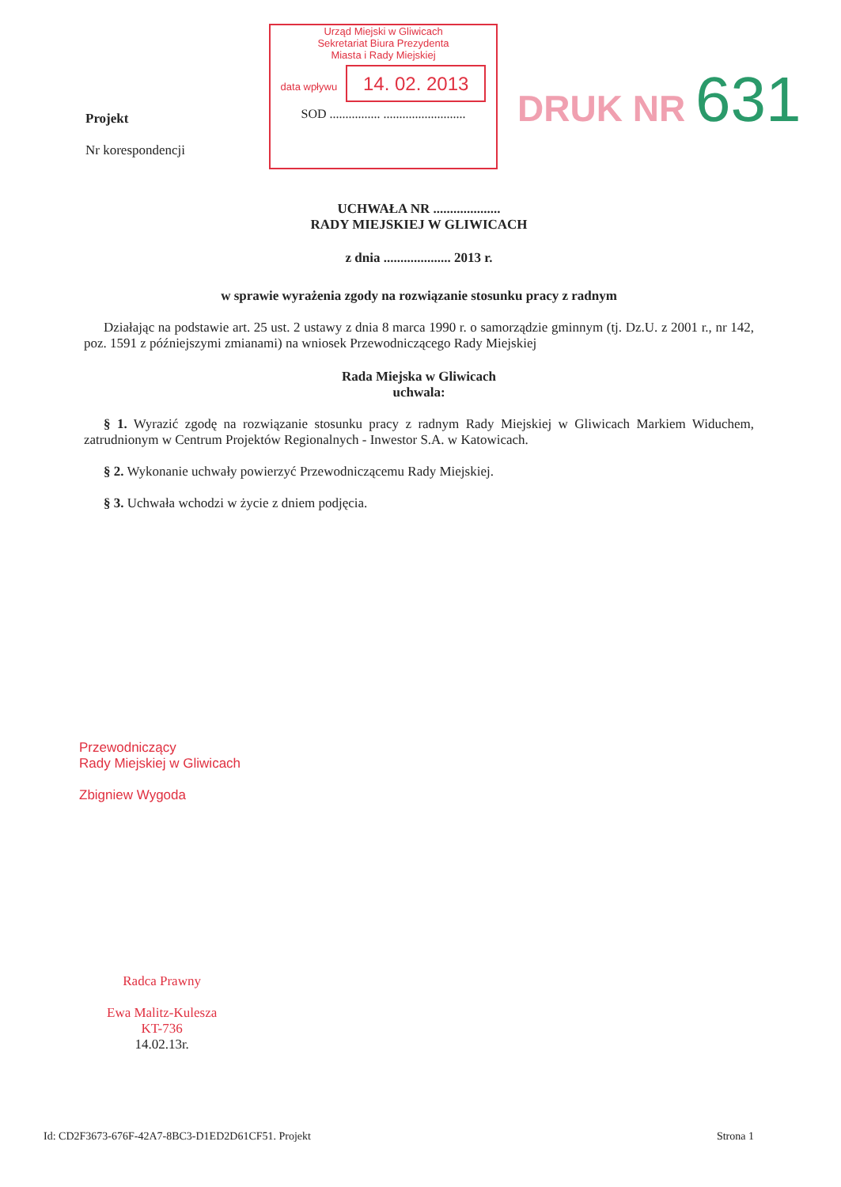Projekt
Nr korespondencji
Urząd Miejski w Gliwicach
Sekretariat Biura Prezydenta
Miasta i Rady Miejskiej
data wpływu 14. 02. 2013
SOD ................ ..........................
DRUK NR 631
UCHWAŁA NR ....................
RADY MIEJSKIEJ W GLIWICACH
z dnia .................... 2013 r.
w sprawie wyrażenia zgody na rozwiązanie stosunku pracy z radnym
Działając na podstawie art. 25 ust. 2 ustawy z dnia 8 marca 1990 r. o samorządzie gminnym (tj. Dz.U. z 2001 r., nr 142, poz. 1591 z późniejszymi zmianami) na wniosek Przewodniczącego Rady Miejskiej
Rada Miejska w Gliwicach
uchwala:
§ 1. Wyrazić zgodę na rozwiązanie stosunku pracy z radnym Rady Miejskiej w Gliwicach Markiem Widuchem, zatrudnionym w Centrum Projektów Regionalnych - Inwestor S.A. w Katowicach.
§ 2. Wykonanie uchwały powierzyć Przewodniczącemu Rady Miejskiej.
§ 3. Uchwała wchodzi w życie z dniem podjęcia.
Przewodniczący
Rady Miejskiej w Gliwicach
Zbigniew Wygoda
Radca Prawny
Ewa Malitz-Kulesza
KT-736
14.02.13r.
Id: CD2F3673-676F-42A7-8BC3-D1ED2D61CF51. Projekt Strona 1